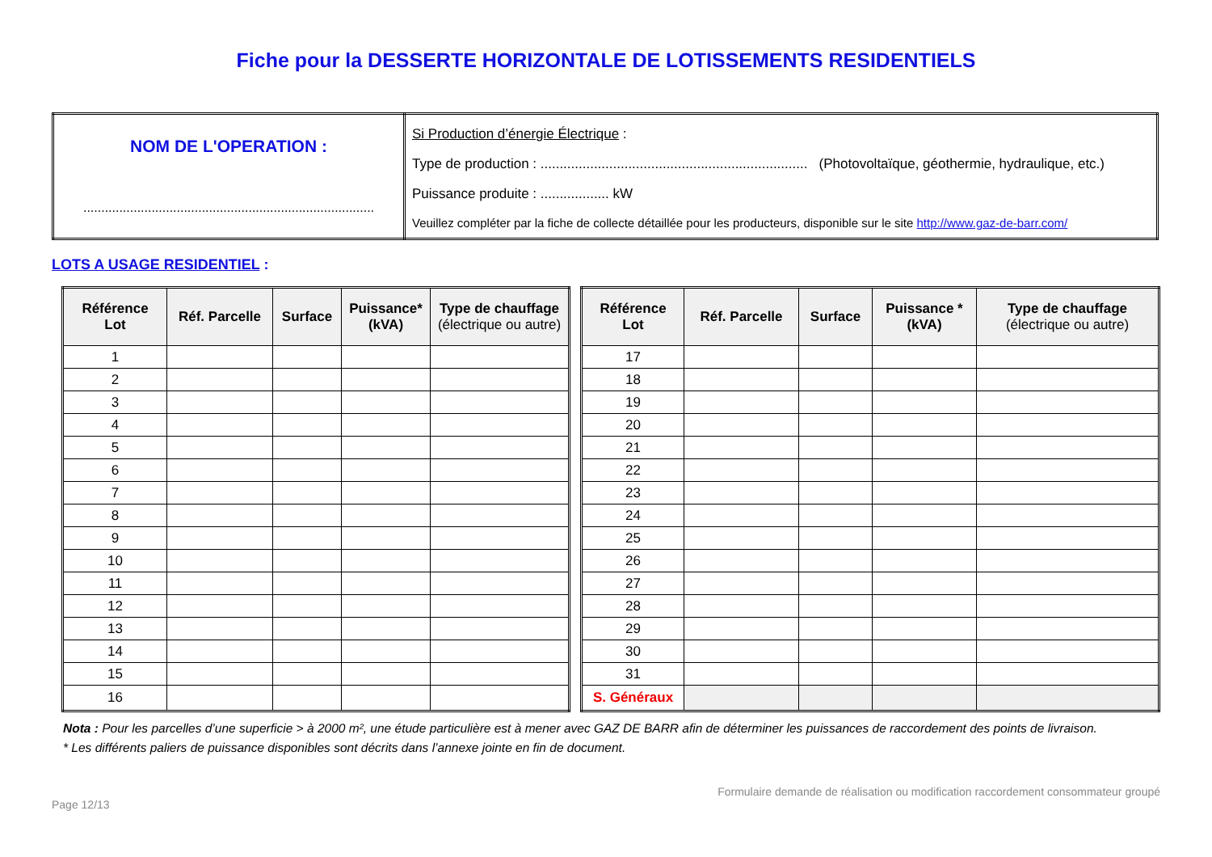Fiche pour la DESSERTE HORIZONTALE DE LOTISSEMENTS RESIDENTIELS
| NOM DE L'OPERATION : ................................................................................. | Si Production d’énergie Électrique : Type de production : ...................................................................... (Photovoltaïque, géothermie, hydraulique, etc.) Puissance produite : .................. kW Veuillez compléter par la fiche de collecte détaillée pour les producteurs, disponible sur le site http://www.gaz-de-barr.com/ |
LOTS A USAGE RESIDENTIEL :
| Référence Lot | Réf. Parcelle | Surface | Puissance* (kVA) | Type de chauffage (électrique ou autre) |
| --- | --- | --- | --- | --- |
| 1 | | | | |
| 2 | | | | |
| 3 | | | | |
| 4 | | | | |
| 5 | | | | |
| 6 | | | | |
| 7 | | | | |
| 8 | | | | |
| 9 | | | | |
| 10 | | | | |
| 11 | | | | |
| 12 | | | | |
| 13 | | | | |
| 14 | | | | |
| 15 | | | | |
| 16 | | | | |
| Référence Lot | Réf. Parcelle | Surface | Puissance * (kVA) | Type de chauffage (électrique ou autre) |
| --- | --- | --- | --- | --- |
| 17 | | | | |
| 18 | | | | |
| 19 | | | | |
| 20 | | | | |
| 21 | | | | |
| 22 | | | | |
| 23 | | | | |
| 24 | | | | |
| 25 | | | | |
| 26 | | | | |
| 27 | | | | |
| 28 | | | | |
| 29 | | | | |
| 30 | | | | |
| 31 | | | | |
| S. Généraux | | | | |
Nota : Pour les parcelles d’une superficie > à 2000 m², une étude particulière est à mener avec GAZ DE BARR afin de déterminer les puissances de raccordement des points de livraison.
* Les différents paliers de puissance disponibles sont décrits dans l’annexe jointe en fin de document.
Formulaire demande de réalisation ou modification raccordement consommateur groupé
Page 12/13